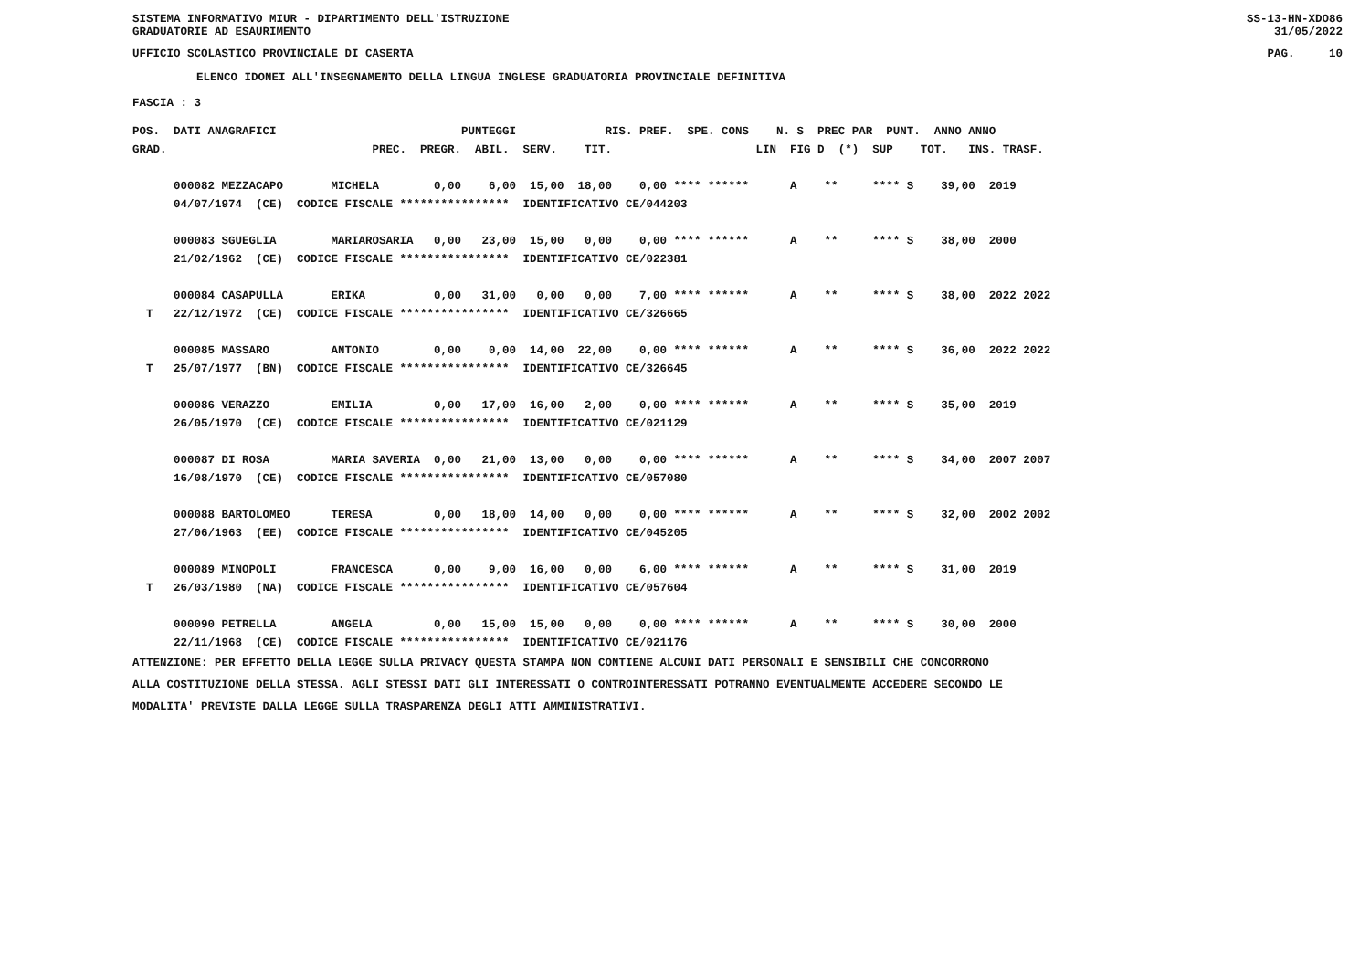SISTEMA INFORMATIVO MIUR - DIPARTIMENTO DELL'ISTRUZIONE
GRADUATORIE AD ESAURIMENTO
SS-13-HN-XDO86
31/05/2022
UFFICIO SCOLASTICO PROVINCIALE DI CASERTA
PAG. 10
ELENCO IDONEI ALL'INSEGNAMENTO DELLA LINGUA INGLESE GRADUATORIA PROVINCIALE DEFINITIVA
FASCIA : 3
| POS. DATI ANAGRAFICI PUNTEGGI RIS. PREF. SPE. CONS N. S PREC PAR PUNT. ANNO ANNO |
| GRAD. PREC. PREGR. ABIL. SERV. TIT. LIN FIG D (*) SUP TOT. INS. TRASF. |
| 000082 MEZZACAPO MICHELA 0,00 6,00 15,00 18,00 0,00 **** ****** A ** **** S 39,00 2019 |
| 04/07/1974 (CE) CODICE FISCALE **************** IDENTIFICATIVO CE/044203 |
| 000083 SGUEGLIA MARIAROSARIA 0,00 23,00 15,00 0,00 0,00 **** ****** A ** **** S 38,00 2000 |
| 21/02/1962 (CE) CODICE FISCALE **************** IDENTIFICATIVO CE/022381 |
| 000084 CASAPULLA ERIKA 0,00 31,00 0,00 0,00 7,00 **** ****** A ** **** S 38,00 2022 2022 |
| T 22/12/1972 (CE) CODICE FISCALE **************** IDENTIFICATIVO CE/326665 |
| 000085 MASSARO ANTONIO 0,00 0,00 14,00 22,00 0,00 **** ****** A ** **** S 36,00 2022 2022 |
| T 25/07/1977 (BN) CODICE FISCALE **************** IDENTIFICATIVO CE/326645 |
| 000086 VERAZZO EMILIA 0,00 17,00 16,00 2,00 0,00 **** ****** A ** **** S 35,00 2019 |
| 26/05/1970 (CE) CODICE FISCALE **************** IDENTIFICATIVO CE/021129 |
| 000087 DI ROSA MARIA SAVERIA 0,00 21,00 13,00 0,00 0,00 **** ****** A ** **** S 34,00 2007 2007 |
| 16/08/1970 (CE) CODICE FISCALE **************** IDENTIFICATIVO CE/057080 |
| 000088 BARTOLOMEO TERESA 0,00 18,00 14,00 0,00 0,00 **** ****** A ** **** S 32,00 2002 2002 |
| 27/06/1963 (EE) CODICE FISCALE **************** IDENTIFICATIVO CE/045205 |
| 000089 MINOPOLI FRANCESCA 0,00 9,00 16,00 0,00 6,00 **** ****** A ** **** S 31,00 2019 |
| T 26/03/1980 (NA) CODICE FISCALE **************** IDENTIFICATIVO CE/057604 |
| 000090 PETRELLA ANGELA 0,00 15,00 15,00 0,00 0,00 **** ****** A ** **** S 30,00 2000 |
| 22/11/1968 (CE) CODICE FISCALE **************** IDENTIFICATIVO CE/021176 |
ATTENZIONE: PER EFFETTO DELLA LEGGE SULLA PRIVACY QUESTA STAMPA NON CONTIENE ALCUNI DATI PERSONALI E SENSIBILI CHE CONCORRONO
ALLA COSTITUZIONE DELLA STESSA. AGLI STESSI DATI GLI INTERESSATI O CONTROINTERESSATI POTRANNO EVENTUALMENTE ACCEDERE SECONDO LE
MODALITA' PREVISTE DALLA LEGGE SULLA TRASPARENZA DEGLI ATTI AMMINISTRATIVI.